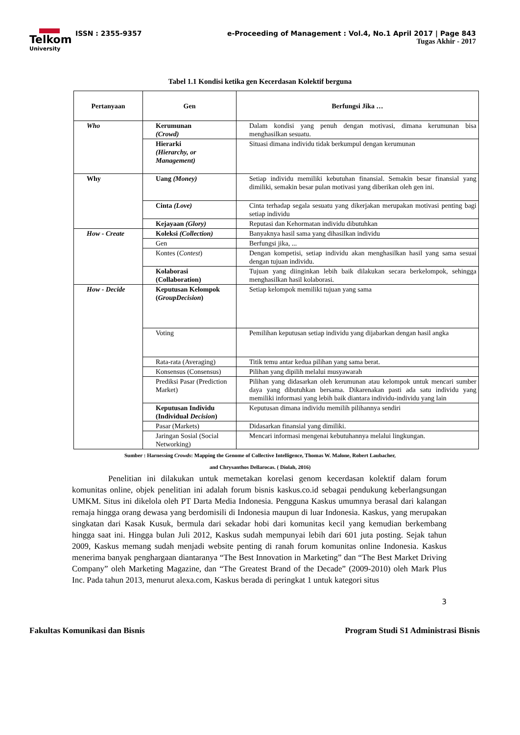Telkom
University
ISSN : 2355-9357 e-Proceeding of Management : Vol.4, No.1 April 2017 | Page 843
Tugas Akhir - 2017
Tabel 1.1 Kondisi ketika gen Kecerdasan Kolektif berguna
| Pertanyaan | Gen | Berfungsi Jika … |
| --- | --- | --- |
| Who | Kerumunan (Crowd) | Dalam kondisi yang penuh dengan motivasi, dimana kerumunan bisa menghasilkan sesuatu. |
| | Hierarki (Hierarchy, or Management) | Situasi dimana individu tidak berkumpul dengan kerumunan |
| Why | Uang (Money) | Setiap individu memiliki kebutuhan finansial. Semakin besar finansial yang dimiliki, semakin besar pulan motivasi yang diberikan oleh gen ini. |
| | Cinta (Love) | Cinta terhadap segala sesuatu yang dikerjakan merupakan motivasi penting bagi setiap individu |
| | Kejayaan (Glory) | Reputasi dan Kehormatan individu dibutuhkan |
| How - Create | Koleksi (Collection) | Banyaknya hasil sama yang dihasilkan individu |
| | Gen | Berfungsi jika, ... |
| | Kontes ( Contest ) | Dengan kompetisi, setiap individu akan menghasilkan hasil yang sama sesuai dengan tujuan individu. |
| | Kolaborasi (Collaboration) | Tujuan yang diinginkan lebih baik dilakukan secara berkelompok, sehingga menghasilkan hasil kolaborasi. |
| How - Decide | Keputusan Kelompok ( GroupDecision ) | Setiap kelompok memiliki tujuan yang sama |
| | Voting | Pemilihan keputusan setiap individu yang dijabarkan dengan hasil angka |
| | Rata-rata (Averaging) | Titik temu antar kedua pilihan yang sama berat. |
| | Konsensus (Consensus) | Pilihan yang dipilih melalui musyawarah |
| | Prediksi Pasar (Prediction Market) | Pilihan yang didasarkan oleh kerumunan atau kelompok untuk mencari sumber daya yang dibutuhkan bersama. Dikarenakan pasti ada satu individu yang memiliki informasi yang lebih baik diantara individu-individu yang lain |
| | Keputusan Individu (Individual Decision ) | Keputusan dimana individu memilih pilihannya sendiri |
| | Pasar (Markets) | Didasarkan finansial yang dimiliki. |
| | Jaringan Sosial (Social Networking) | Mencari informasi mengenai kebutuhannya melalui lingkungan. |
Sumber : Harnessing Crowds: Mapping the Genome of Collective Intelligence, Thomas W. Malone, Robert Laubacher,
and Chrysanthos Dellarocas. ( Diolah, 2016)
Penelitian ini dilakukan untuk memetakan korelasi genom kecerdasan kolektif dalam forum komunitas online, objek penelitian ini adalah forum bisnis kaskus.co.id sebagai pendukung keberlangsungan UMKM. Situs ini dikelola oleh PT Darta Media Indonesia. Pengguna Kaskus umumnya berasal dari kalangan remaja hingga orang dewasa yang berdomisili di Indonesia maupun di luar Indonesia. Kaskus, yang merupakan singkatan dari Kasak Kusuk, bermula dari sekadar hobi dari komunitas kecil yang kemudian berkembang hingga saat ini. Hingga bulan Juli 2012, Kaskus sudah mempunyai lebih dari 601 juta posting. Sejak tahun 2009, Kaskus memang sudah menjadi website penting di ranah forum komunitas online Indonesia. Kaskus menerima banyak penghargaan diantaranya “The Best Innovation in Marketing” dan “The Best Market Driving Company” oleh Marketing Magazine, dan “The Greatest Brand of the Decade” (2009-2010) oleh Mark Plus Inc. Pada tahun 2013, menurut alexa.com, Kaskus berada di peringkat 1 untuk kategori situs
3
Fakultas Komunikasi dan Bisnis Program Studi S1 Administrasi Bisnis